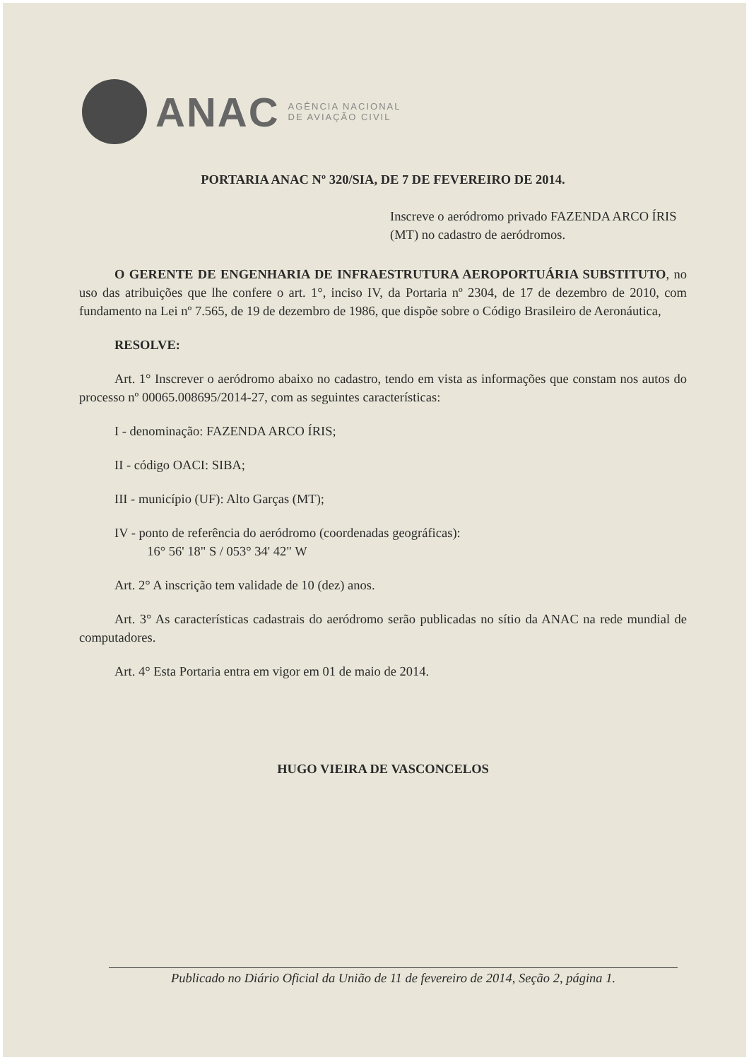ANAC
AGÊNCIA NACIONAL
DE AVIAÇÃO CIVIL
PORTARIA ANAC Nº 320/SIA, DE 7 DE FEVEREIRO DE 2014.
Inscreve o aeródromo privado FAZENDA ARCO ÍRIS (MT) no cadastro de aeródromos.
O GERENTE DE ENGENHARIA DE INFRAESTRUTURA AEROPORTUÁRIA SUBSTITUTO, no uso das atribuições que lhe confere o art. 1°, inciso IV, da Portaria nº 2304, de 17 de dezembro de 2010, com fundamento na Lei nº 7.565, de 19 de dezembro de 1986, que dispõe sobre o Código Brasileiro de Aeronáutica,
RESOLVE:
Art. 1° Inscrever o aeródromo abaixo no cadastro, tendo em vista as informações que constam nos autos do processo nº 00065.008695/2014-27, com as seguintes características:
I - denominação: FAZENDA ARCO ÍRIS;
II - código OACI: SIBA;
III - município (UF): Alto Garças (MT);
IV - ponto de referência do aeródromo (coordenadas geográficas):
16° 56' 18" S / 053° 34' 42" W
Art. 2° A inscrição tem validade de 10 (dez) anos.
Art. 3° As características cadastrais do aeródromo serão publicadas no sítio da ANAC na rede mundial de computadores.
Art. 4° Esta Portaria entra em vigor em 01 de maio de 2014.
HUGO VIEIRA DE VASCONCELOS
Publicado no Diário Oficial da União de 11 de fevereiro de 2014, Seção 2, página 1.